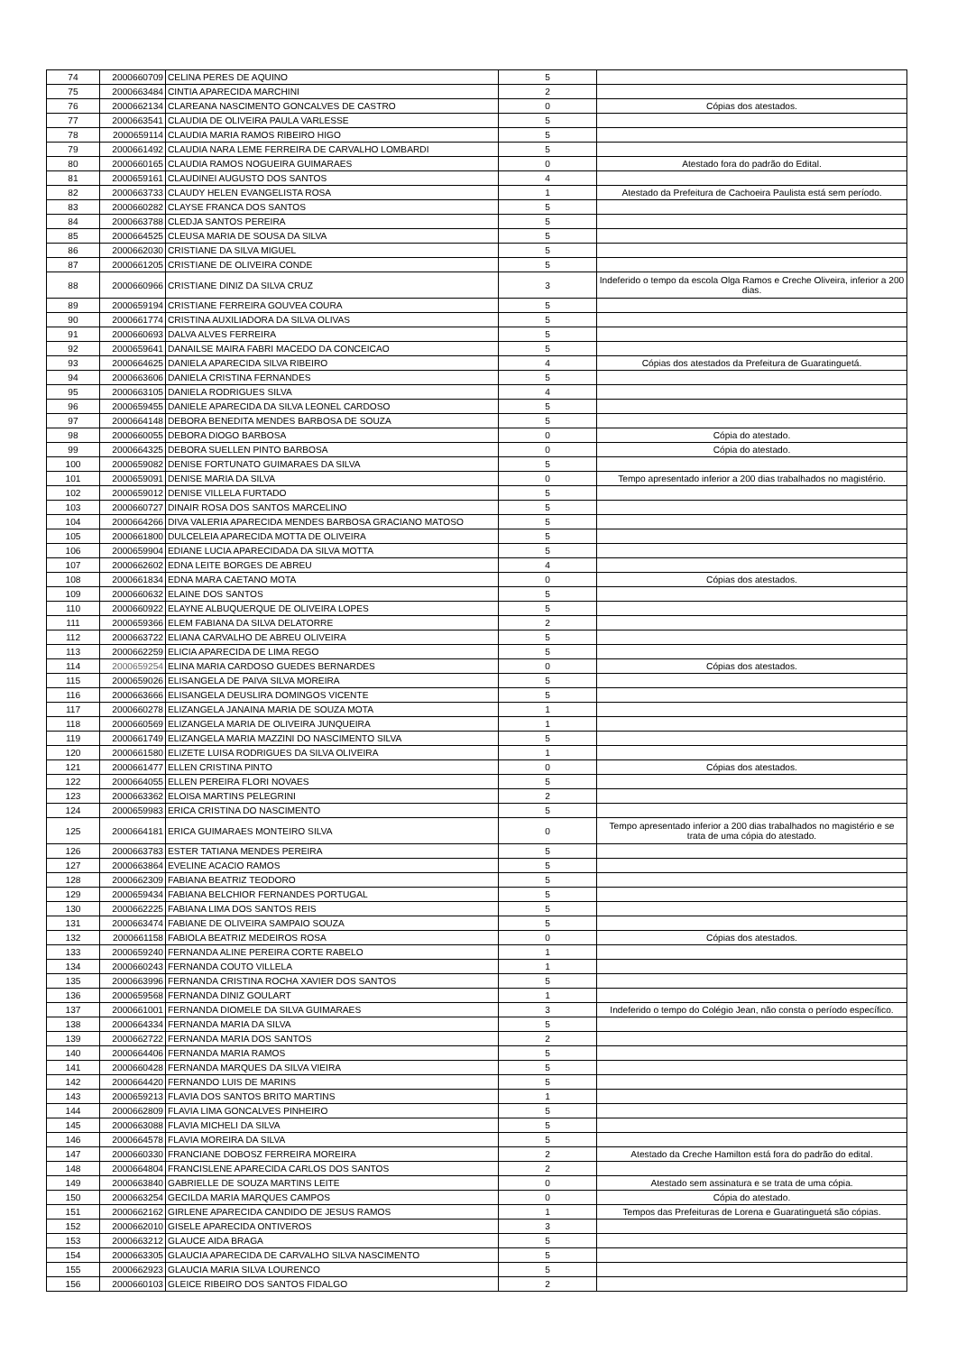| 74 | 2000660709 | CELINA PERES DE AQUINO | 5 | |
| 75 | 2000663484 | CINTIA APARECIDA MARCHINI | 2 | |
| 76 | 2000662134 | CLAREANA NASCIMENTO GONCALVES DE CASTRO | 0 | Cópias dos atestados. |
| 77 | 2000663541 | CLAUDIA DE OLIVEIRA PAULA VARLESSE | 5 | |
| 78 | 2000659114 | CLAUDIA MARIA RAMOS RIBEIRO HIGO | 5 | |
| 79 | 2000661492 | CLAUDIA NARA LEME FERREIRA DE CARVALHO LOMBARDI | 5 | |
| 80 | 2000660165 | CLAUDIA RAMOS NOGUEIRA GUIMARAES | 0 | Atestado fora do padrão do Edital. |
| 81 | 2000659161 | CLAUDINEI AUGUSTO DOS SANTOS | 4 | |
| 82 | 2000663733 | CLAUDY HELEN EVANGELISTA ROSA | 1 | Atestado da Prefeitura de Cachoeira Paulista está sem período. |
| 83 | 2000660282 | CLAYSE FRANCA DOS SANTOS | 5 | |
| 84 | 2000663788 | CLEDJA SANTOS PEREIRA | 5 | |
| 85 | 2000664525 | CLEUSA MARIA DE SOUSA DA SILVA | 5 | |
| 86 | 2000662030 | CRISTIANE DA SILVA MIGUEL | 5 | |
| 87 | 2000661205 | CRISTIANE DE OLIVEIRA CONDE | 5 | |
| 88 | 2000660966 | CRISTIANE DINIZ DA SILVA CRUZ | 3 | Indeferido o tempo da escola Olga Ramos e Creche Oliveira, inferior a 200 dias. |
| 89 | 2000659194 | CRISTIANE FERREIRA GOUVEA COURA | 5 | |
| 90 | 2000661774 | CRISTINA AUXILIADORA DA SILVA OLIVAS | 5 | |
| 91 | 2000660693 | DALVA ALVES FERREIRA | 5 | |
| 92 | 2000659641 | DANAILSE MAIRA FABRI MACEDO DA CONCEICAO | 5 | |
| 93 | 2000664625 | DANIELA APARECIDA SILVA RIBEIRO | 4 | Cópias dos atestados da Prefeitura de Guaratinguetá. |
| 94 | 2000663606 | DANIELA CRISTINA FERNANDES | 5 | |
| 95 | 2000663105 | DANIELA RODRIGUES SILVA | 4 | |
| 96 | 2000659455 | DANIELE APARECIDA DA SILVA LEONEL CARDOSO | 5 | |
| 97 | 2000664148 | DEBORA BENEDITA MENDES BARBOSA DE SOUZA | 5 | |
| 98 | 2000660055 | DEBORA DIOGO BARBOSA | 0 | Cópia do atestado. |
| 99 | 2000664325 | DEBORA SUELLEN PINTO BARBOSA | 0 | Cópia do atestado. |
| 100 | 2000659082 | DENISE FORTUNATO GUIMARAES DA SILVA | 5 | |
| 101 | 2000659091 | DENISE MARIA DA SILVA | 0 | Tempo apresentado inferior a 200 dias trabalhados no magistério. |
| 102 | 2000659012 | DENISE VILLELA FURTADO | 5 | |
| 103 | 2000660727 | DINAIR ROSA DOS SANTOS MARCELINO | 5 | |
| 104 | 2000664266 | DIVA VALERIA APARECIDA MENDES BARBOSA GRACIANO MATOSO | 5 | |
| 105 | 2000661800 | DULCELEIA APARECIDA MOTTA DE OLIVEIRA | 5 | |
| 106 | 2000659904 | EDIANE LUCIA APARECIDADA DA SILVA MOTTA | 5 | |
| 107 | 2000662602 | EDNA LEITE BORGES DE ABREU | 4 | |
| 108 | 2000661834 | EDNA MARA CAETANO MOTA | 0 | Cópias dos atestados. |
| 109 | 2000660632 | ELAINE DOS SANTOS | 5 | |
| 110 | 2000660922 | ELAYNE ALBUQUERQUE DE OLIVEIRA LOPES | 5 | |
| 111 | 2000659366 | ELEM FABIANA DA SILVA DELATORRE | 2 | |
| 112 | 2000663722 | ELIANA CARVALHO DE ABREU OLIVEIRA | 5 | |
| 113 | 2000662259 | ELICIA APARECIDA DE LIMA REGO | 5 | |
| 114 | 2000659254 | ELINA MARIA CARDOSO GUEDES BERNARDES | 0 | Cópias dos atestados. |
| 115 | 2000659026 | ELISANGELA DE PAIVA SILVA MOREIRA | 5 | |
| 116 | 2000663666 | ELISANGELA DEUSLIRA DOMINGOS VICENTE | 5 | |
| 117 | 2000660278 | ELIZANGELA JANAINA MARIA DE SOUZA MOTA | 1 | |
| 118 | 2000660569 | ELIZANGELA MARIA DE OLIVEIRA JUNQUEIRA | 1 | |
| 119 | 2000661749 | ELIZANGELA MARIA MAZZINI DO NASCIMENTO SILVA | 5 | |
| 120 | 2000661580 | ELIZETE LUISA RODRIGUES DA SILVA OLIVEIRA | 1 | |
| 121 | 2000661477 | ELLEN CRISTINA PINTO | 0 | Cópias dos atestados. |
| 122 | 2000664055 | ELLEN PEREIRA FLORI NOVAES | 5 | |
| 123 | 2000663362 | ELOISA MARTINS PELEGRINI | 2 | |
| 124 | 2000659983 | ERICA CRISTINA DO NASCIMENTO | 5 | |
| 125 | 2000664181 | ERICA GUIMARAES MONTEIRO SILVA | 0 | Tempo apresentado inferior a 200 dias trabalhados no magistério e se trata de uma cópia do atestado. |
| 126 | 2000663783 | ESTER TATIANA MENDES PEREIRA | 5 | |
| 127 | 2000663864 | EVELINE ACACIO RAMOS | 5 | |
| 128 | 2000662309 | FABIANA BEATRIZ TEODORO | 5 | |
| 129 | 2000659434 | FABIANA BELCHIOR FERNANDES PORTUGAL | 5 | |
| 130 | 2000662225 | FABIANA LIMA DOS SANTOS REIS | 5 | |
| 131 | 2000663474 | FABIANE DE OLIVEIRA SAMPAIO SOUZA | 5 | |
| 132 | 2000661158 | FABIOLA BEATRIZ MEDEIROS ROSA | 0 | Cópias dos atestados. |
| 133 | 2000659240 | FERNANDA ALINE PEREIRA CORTE RABELO | 1 | |
| 134 | 2000660243 | FERNANDA COUTO VILLELA | 1 | |
| 135 | 2000663996 | FERNANDA CRISTINA ROCHA XAVIER DOS SANTOS | 5 | |
| 136 | 2000659568 | FERNANDA DINIZ GOULART | 1 | |
| 137 | 2000661001 | FERNANDA DIOMELE DA SILVA GUIMARAES | 3 | Indeferido o tempo do Colégio Jean, não consta o período específico. |
| 138 | 2000664334 | FERNANDA MARIA DA SILVA | 5 | |
| 139 | 2000662722 | FERNANDA MARIA DOS SANTOS | 2 | |
| 140 | 2000664406 | FERNANDA MARIA RAMOS | 5 | |
| 141 | 2000660428 | FERNANDA MARQUES DA SILVA VIEIRA | 5 | |
| 142 | 2000664420 | FERNANDO LUIS DE MARINS | 5 | |
| 143 | 2000659213 | FLAVIA DOS SANTOS BRITO MARTINS | 1 | |
| 144 | 2000662809 | FLAVIA LIMA GONCALVES PINHEIRO | 5 | |
| 145 | 2000663088 | FLAVIA MICHELI DA SILVA | 5 | |
| 146 | 2000664578 | FLAVIA MOREIRA DA SILVA | 5 | |
| 147 | 2000660330 | FRANCIANE DOBOSZ FERREIRA MOREIRA | 2 | Atestado da Creche Hamilton está fora do padrão do edital. |
| 148 | 2000664804 | FRANCISLENE APARECIDA CARLOS DOS SANTOS | 2 | |
| 149 | 2000663840 | GABRIELLE DE SOUZA MARTINS LEITE | 0 | Atestado sem assinatura e se trata de uma cópia. |
| 150 | 2000663254 | GECILDA MARIA MARQUES CAMPOS | 0 | Cópia do atestado. |
| 151 | 2000662162 | GIRLENE APARECIDA CANDIDO DE JESUS RAMOS | 1 | Tempos das Prefeituras de Lorena e Guaratinguetá são cópias. |
| 152 | 2000662010 | GISELE APARECIDA ONTIVEROS | 3 | |
| 153 | 2000663212 | GLAUCE AIDA BRAGA | 5 | |
| 154 | 2000663305 | GLAUCIA APARECIDA DE CARVALHO SILVA NASCIMENTO | 5 | |
| 155 | 2000662923 | GLAUCIA MARIA SILVA LOURENCO | 5 | |
| 156 | 2000660103 | GLEICE RIBEIRO DOS SANTOS FIDALGO | 2 | |